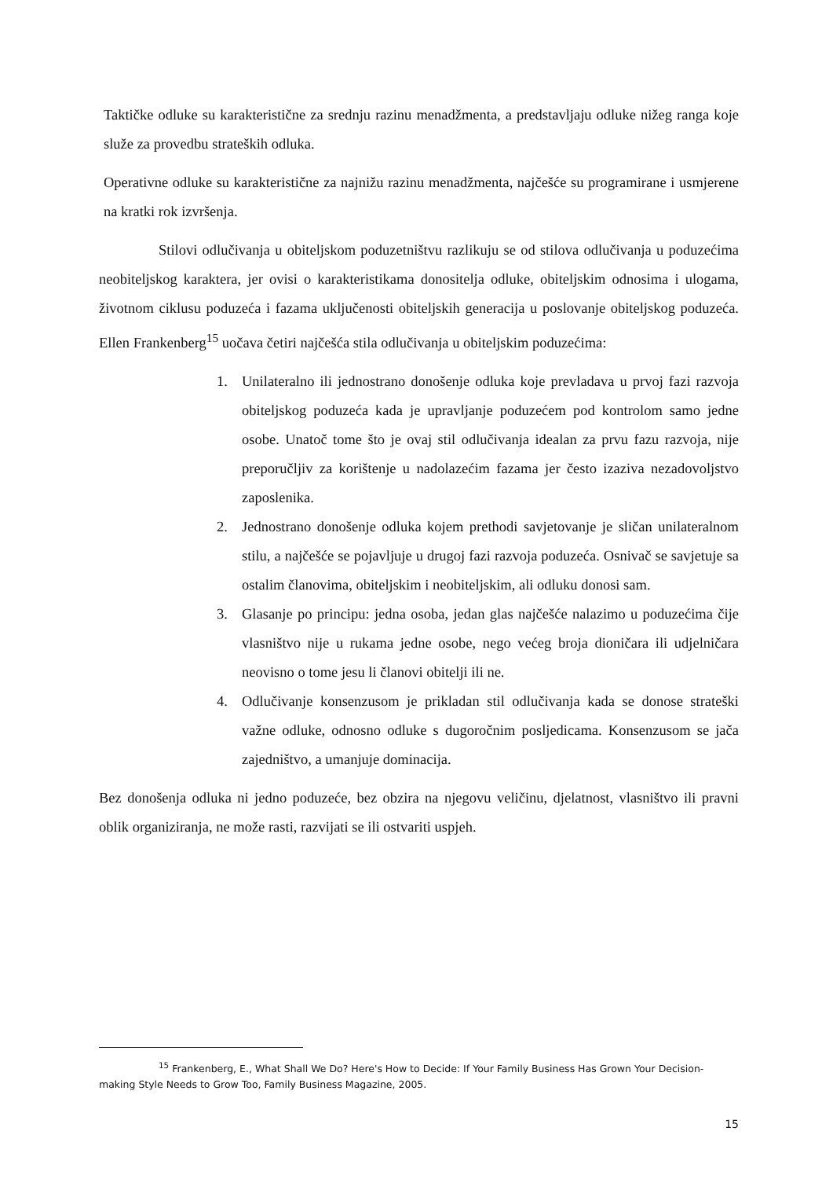Taktičke odluke su karakteristične za srednju razinu menadžmenta, a predstavljaju odluke nižeg ranga koje služe za provedbu strateških odluka.
Operativne odluke su karakteristične za najnižu razinu menadžmenta, najčešće su programirane i usmjerene na kratki rok izvršenja.
Stilovi odlučivanja u obiteljskom poduzetništvu razlikuju se od stilova odlučivanja u poduzećima neobiteljskog karaktera, jer ovisi o karakteristikama donositelja odluke, obiteljskim odnosima i ulogama, životnom ciklusu poduzeća i fazama uključenosti obiteljskih generacija u poslovanje obiteljskog poduzeća. Ellen Frankenberg<sup>15</sup> uočava četiri najčešća stila odlučivanja u obiteljskim poduzećima:
1. Unilateralno ili jednostrano donošenje odluka koje prevladava u prvoj fazi razvoja obiteljskog poduzeća kada je upravljanje poduzećem pod kontrolom samo jedne osobe. Unatoč tome što je ovaj stil odlučivanja idealan za prvu fazu razvoja, nije preporučljiv za korištenje u nadolazećim fazama jer često izaziva nezadovoljstvo zaposlenika.
2. Jednostrano donošenje odluka kojem prethodi savjetovanje je sličan unilateralnom stilu, a najčešće se pojavljuje u drugoj fazi razvoja poduzeća. Osnivač se savjetuje sa ostalim članovima, obiteljskim i neobiteljskim, ali odluku donosi sam.
3. Glasanje po principu: jedna osoba, jedan glas najčešće nalazimo u poduzećima čije vlasništvo nije u rukama jedne osobe, nego većeg broja dioničara ili udjelničara neovisno o tome jesu li članovi obitelji ili ne.
4. Odlučivanje konsenzusom je prikladan stil odlučivanja kada se donose strateški važne odluke, odnosno odluke s dugoročnim posljedicama. Konsenzusom se jača zajedništvo, a umanjuje dominacija.
Bez donošenja odluka ni jedno poduzeće, bez obzira na njegovu veličinu, djelatnost, vlasništvo ili pravni oblik organiziranja, ne može rasti, razvijati se ili ostvariti uspjeh.
<sup>15</sup> Frankenberg, E., What Shall We Do? Here's How to Decide: If Your Family Business Has Grown Your Decision-making Style Needs to Grow Too, Family Business Magazine, 2005.
15